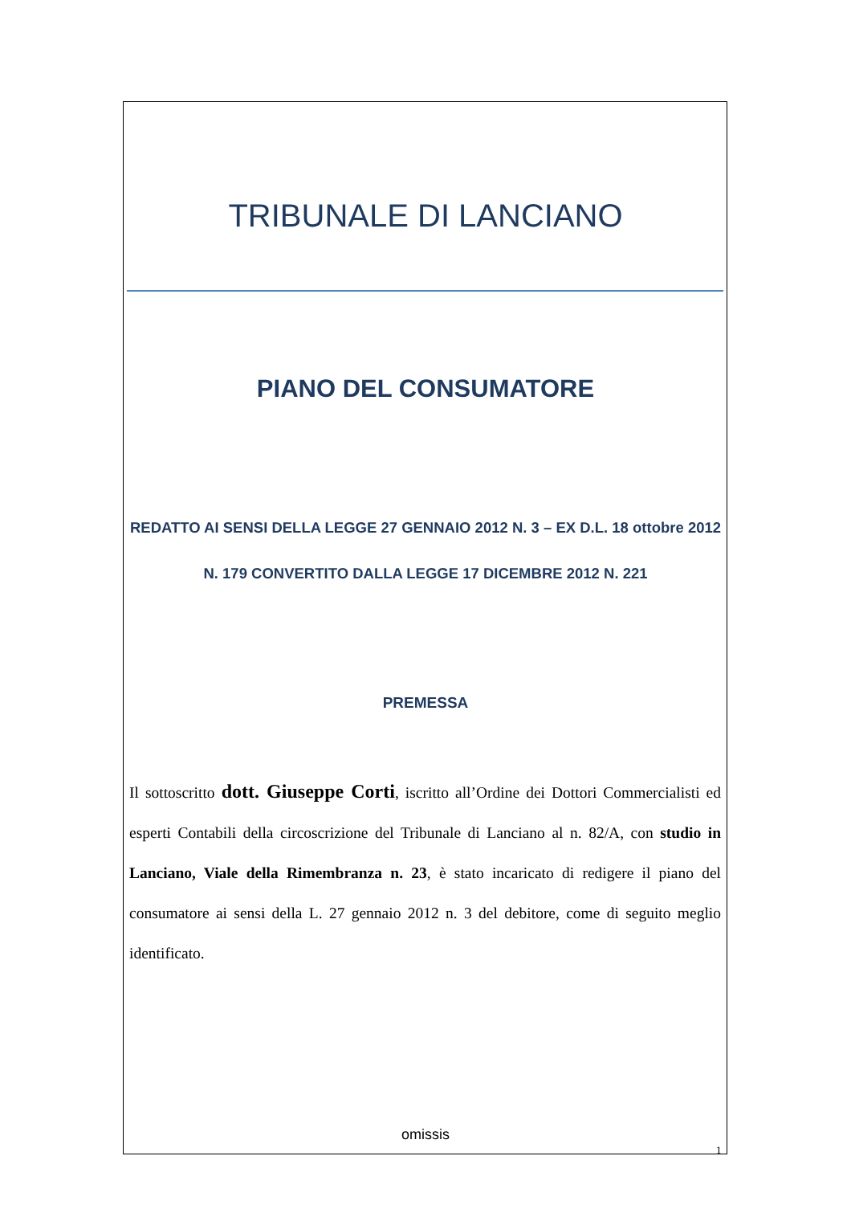TRIBUNALE DI LANCIANO
PIANO DEL CONSUMATORE
REDATTO AI SENSI DELLA LEGGE 27 GENNAIO 2012 N. 3 – EX D.L. 18 ottobre 2012 N. 179 CONVERTITO DALLA LEGGE 17 DICEMBRE 2012 N. 221
PREMESSA
Il sottoscritto dott. Giuseppe Corti, iscritto all’Ordine dei Dottori Commercialisti ed esperti Contabili della circoscrizione del Tribunale di Lanciano al n. 82/A, con studio in Lanciano, Viale della Rimembranza n. 23, è stato incaricato di redigere il piano del consumatore ai sensi della L. 27 gennaio 2012 n. 3 del debitore, come di seguito meglio identificato.
omissis
1